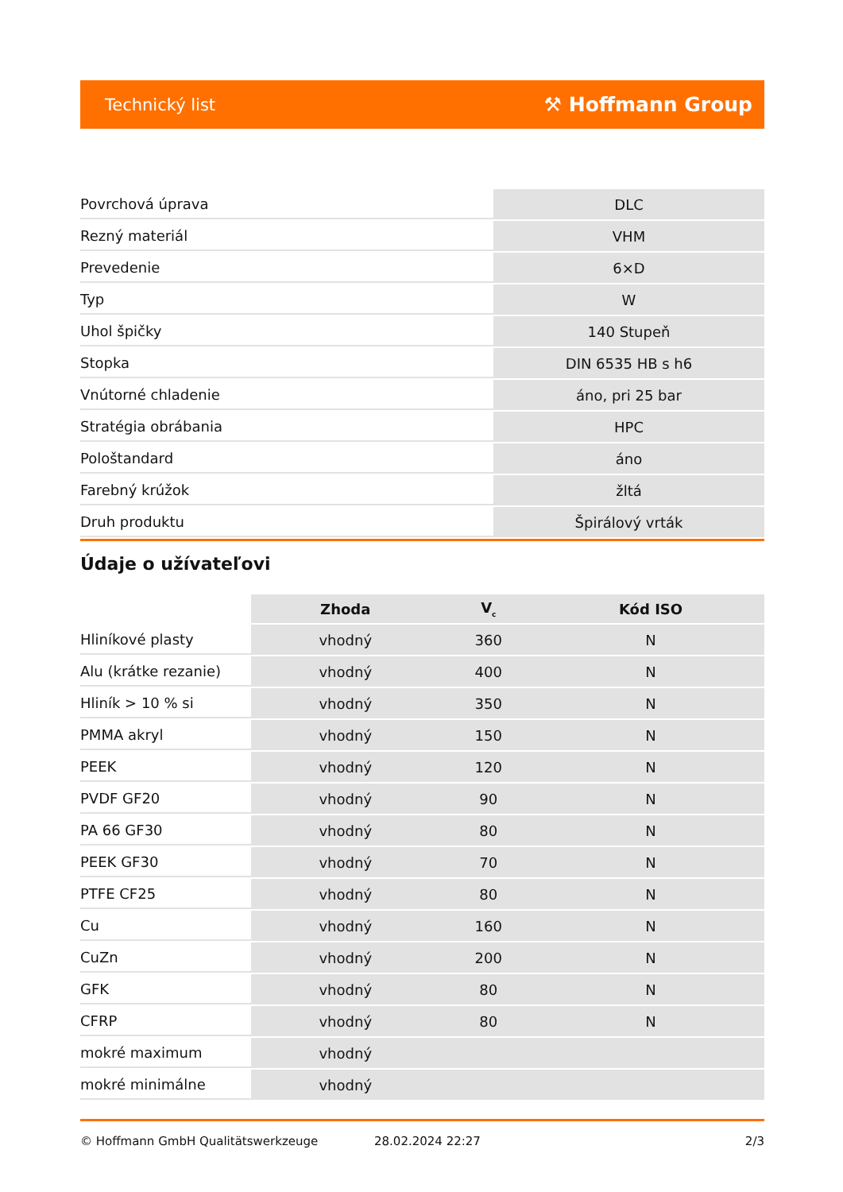Technický list ⚒ Hoffmann Group
| Povrchová úprava | DLC |
| Rezný materiál | VHM |
| Prevedenie | 6×D |
| Typ | W |
| Uhol špičky | 140 Stupeň |
| Stopka | DIN 6535 HB s h6 |
| Vnútorné chladenie | áno, pri 25 bar |
| Stratégia obrábania | HPC |
| Pološtandard | áno |
| Farebný krúžok | žltá |
| Druh produktu | Špirálový vrták |
Údaje o užívateľovi
| | Zhoda | V<sub>c</sub> | Kód ISO |
| --- | --- | --- | --- |
| Hliníkové plasty | vhodný | 360 | N |
| Alu (krátke rezanie) | vhodný | 400 | N |
| Hliník > 10 % si | vhodný | 350 | N |
| PMMA akryl | vhodný | 150 | N |
| PEEK | vhodný | 120 | N |
| PVDF GF20 | vhodný | 90 | N |
| PA 66 GF30 | vhodný | 80 | N |
| PEEK GF30 | vhodný | 70 | N |
| PTFE CF25 | vhodný | 80 | N |
| Cu | vhodný | 160 | N |
| CuZn | vhodný | 200 | N |
| GFK | vhodný | 80 | N |
| CFRP | vhodný | 80 | N |
| mokré maximum | vhodný | | |
| mokré minimálne | vhodný | | |
© Hoffmann GmbH Qualitätswerkzeuge 28.02.2024 22:27 2/3